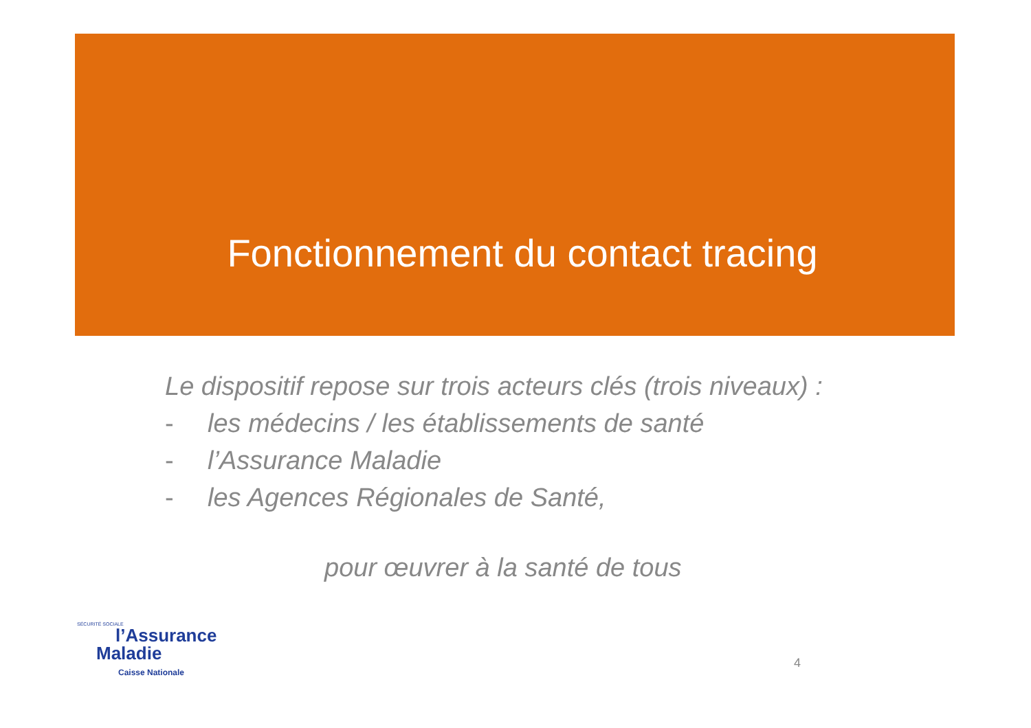Fonctionnement du contact tracing
Le dispositif repose sur trois acteurs clés (trois niveaux) :
- les médecins / les établissements de santé
- l’Assurance Maladie
- les Agences Régionales de Santé,
pour œuvrer à la santé de tous
SÉCURITÉ SOCIALE
l’Assurance
Maladie
Caisse Nationale
4